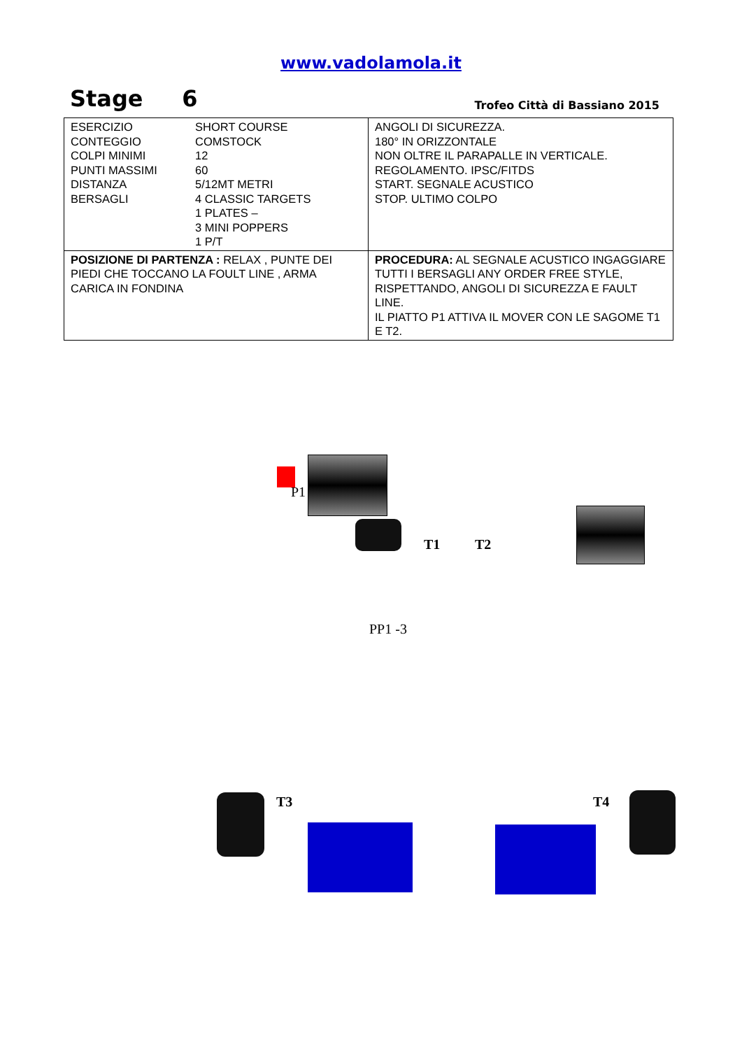www.vadolamola.it
Stage 6
Trofeo Città di Bassiano 2015
| / ESERCIZIO CONTEGGIO COLPI MINIMI PUNTI MASSIMI DISTANZA BERSAGLI / SHORT COURSE COMSTOCK 12 60 5/12MT METRI 4 CLASSIC TARGETS 1 PLATES – 3 MINI POPPERS 1 P/T / | ANGOLI DI SICUREZZA. 180° IN ORIZZONTALE NON OLTRE IL PARAPALLE IN VERTICALE. REGOLAMENTO. IPSC/FITDS START. SEGNALE ACUSTICO STOP. ULTIMO COLPO |
| POSIZIONE DI PARTENZA : RELAX , PUNTE DEI PIEDI CHE TOCCANO LA FOULT LINE , ARMA CARICA IN FONDINA | PROCEDURA: AL SEGNALE ACUSTICO INGAGGIARE TUTTI I BERSAGLI ANY ORDER FREE STYLE, RISPETTANDO, ANGOLI DI SICUREZZA E FAULT LINE. IL PIATTO P1 ATTIVA IL MOVER CON LE SAGOME T1 E T2. |
P1
T1 T2
PP1 -3
T3 T4